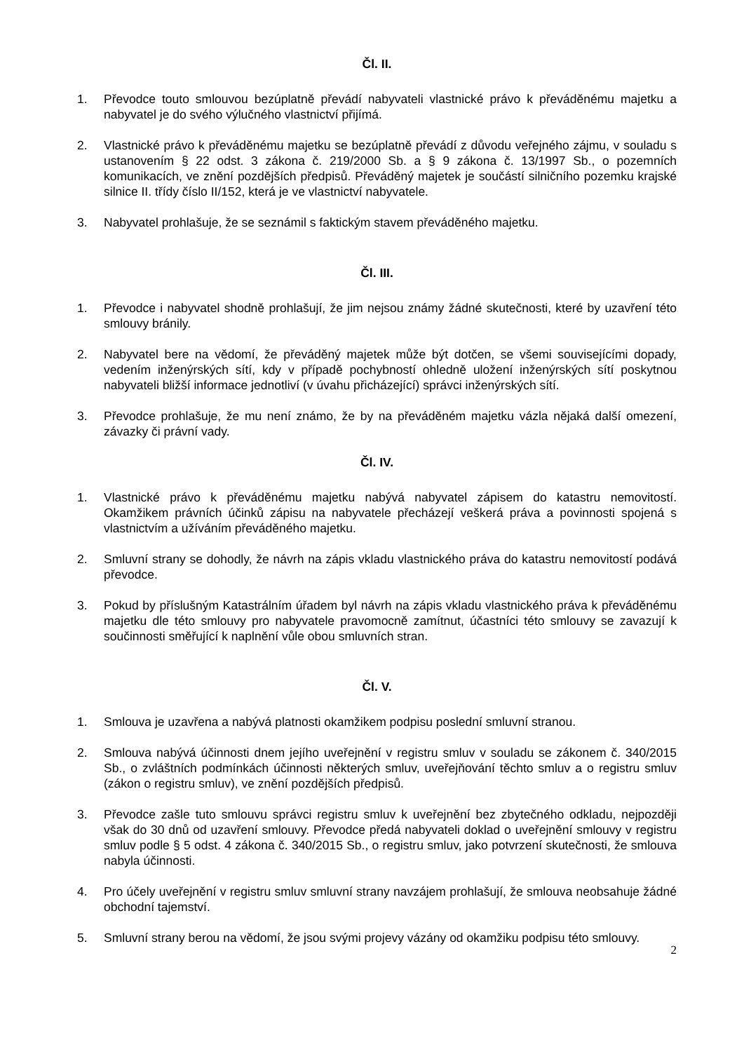Čl. II.
1. Převodce touto smlouvou bezúplatně převádí nabyvateli vlastnické právo k převáděnému majetku a nabyvatel je do svého výlučného vlastnictví přijímá.
2. Vlastnické právo k převáděnému majetku se bezúplatně převádí z důvodu veřejného zájmu, v souladu s ustanovením § 22 odst. 3 zákona č. 219/2000 Sb. a § 9 zákona č. 13/1997 Sb., o pozemních komunikacích, ve znění pozdějších předpisů. Převáděný majetek je součástí silničního pozemku krajské silnice II. třídy číslo II/152, která je ve vlastnictví nabyvatele.
3. Nabyvatel prohlašuje, že se seznámil s faktickým stavem převáděného majetku.
Čl. III.
1. Převodce i nabyvatel shodně prohlašují, že jim nejsou známy žádné skutečnosti, které by uzavření této smlouvy bránily.
2. Nabyvatel bere na vědomí, že převáděný majetek může být dotčen, se všemi souvisejícími dopady, vedením inženýrských sítí, kdy v případě pochybností ohledně uložení inženýrských sítí poskytnou nabyvateli bližší informace jednotliví (v úvahu přicházející) správci inženýrských sítí.
3. Převodce prohlašuje, že mu není známo, že by na převáděném majetku vázla nějaká další omezení, závazky či právní vady.
Čl. IV.
1. Vlastnické právo k převáděnému majetku nabývá nabyvatel zápisem do katastru nemovitostí. Okamžikem právních účinků zápisu na nabyvatele přecházejí veškerá práva a povinnosti spojená s vlastnictvím a užíváním převáděného majetku.
2. Smluvní strany se dohodly, že návrh na zápis vkladu vlastnického práva do katastru nemovitostí podává převodce.
3. Pokud by příslušným Katastrálním úřadem byl návrh na zápis vkladu vlastnického práva k převáděnému majetku dle této smlouvy pro nabyvatele pravomocně zamítnut, účastníci této smlouvy se zavazují k součinnosti směřující k naplnění vůle obou smluvních stran.
Čl. V.
1. Smlouva je uzavřena a nabývá platnosti okamžikem podpisu poslední smluvní stranou.
2. Smlouva nabývá účinnosti dnem jejího uveřejnění v registru smluv v souladu se zákonem č. 340/2015 Sb., o zvláštních podmínkách účinnosti některých smluv, uveřejňování těchto smluv a o registru smluv (zákon o registru smluv), ve znění pozdějších předpisů.
3. Převodce zašle tuto smlouvu správci registru smluv k uveřejnění bez zbytečného odkladu, nejpozději však do 30 dnů od uzavření smlouvy. Převodce předá nabyvateli doklad o uveřejnění smlouvy v registru smluv podle § 5 odst. 4 zákona č. 340/2015 Sb., o registru smluv, jako potvrzení skutečnosti, že smlouva nabyla účinnosti.
4. Pro účely uveřejnění v registru smluv smluvní strany navzájem prohlašují, že smlouva neobsahuje žádné obchodní tajemství.
5. Smluvní strany berou na vědomí, že jsou svými projevy vázány od okamžiku podpisu této smlouvy.
2